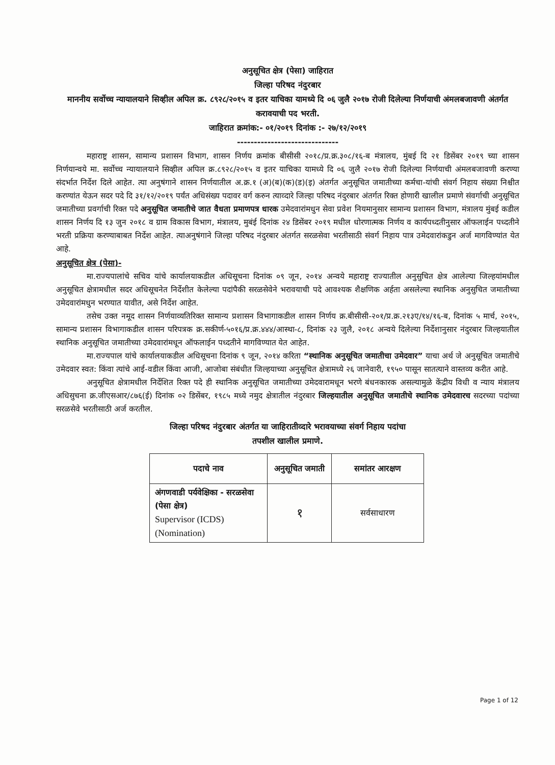अनुसूचित क्षेत्र (पेसा) जाहिरात
जिल्हा परिषद नंदुरबार
माननीय सर्वोच्च न्यायालयाने सिव्हील अपिल क्र. ८९२८/२०१५ व इतर याचिका यामध्ये दि ०६ जुलै २०१७ रोजी दिलेल्या निर्णयाची अंमलबजावणी अंतर्गत करावयाची पद भरती.
जाहिरात क्रमांक:- ०१/२०१९ दिनांक :- २७/१२/२०१९
------------------------------
महाराष्ट्र शासन, सामान्य प्रशासन विभाग, शासन निर्णय क्रमांक बीसीसी २०१८/प्र.क्र.३०८/१६-ब मंत्रालय, मुंबई दि २१ डिसेंबर २०१९ च्या शासन निर्णयान्वये मा. सर्वोच्च न्यायालयाने सिव्हील अपिल क्र.८९२८/२०१५ व इतर याचिका यामध्ये दि ०६ जुलै २०१७ रोजी दिलेल्या निर्णयाची अंमलबजावणी करण्या संदर्भात निर्देश दिले आहेत. त्या अनुषंगाने शासन निर्णयातील अ.क्र.१ (अ)(ब)(क)(ड)(इ) अंतर्गत अनुसूचित जमातीच्या कर्मचा-यांची संवर्ग निहाय संख्या निश्चीत करण्यांत येऊन सदर पदे दि ३१/१२/२०१९ पर्यंत अधिसंख्य पदावर वर्ग करुन त्याव्दारे जिल्हा परिषद नंदुरबार अंतर्गत रिक्त होणारी खालील प्रमाणे संवर्गाची अनुसूचित जमातीच्या प्रवर्गाची रिक्त पदे अनुसूचित जमातीचे जात वैधता प्रमाणपत्र धारक उमेदवारांमधुन सेवा प्रवेश नियमानुसार सामान्य प्रशासन विभाग, मंत्रालय मुंबई कडील शासन निर्णय दि १३ जुन २०१८ व ग्राम विकास विभाग, मंत्रालय, मुबंई दिनांक २४ डिसेंबर २०१९ मधील धोरणात्मक निर्णय व कार्यपध्दतीनुसार ऑफलाईन पध्दतीने भरती प्रक्रिया करण्याबाबत निर्देश आहेत. त्याअनुषंगाने जिल्हा परिषद नंदुरबार अंतर्गत सरळसेवा भरतीसाठी संवर्ग निहाय पात्र उमेदवारांकडुन अर्ज मागविण्यांत येत आहे.
अनुसूचित क्षेत्र (पेसा)-
मा.राज्यपालांचे सचिव यांचे कार्यालयाकडील अधिसूचना दिनांक ०९ जून, २०१४ अन्वये महाराष्ट्र राज्यातील अनुसुचित क्षेत्र आलेल्या जिल्हयांमधील अनुसूचित क्षेत्रामधील सदर अधिसूचनेत निर्देशीत केलेल्या पदांपैकी सरळसेवेने भरावयाची पदे आवश्यक शैक्षणिक अर्हता असलेल्या स्थानिक अनुसुचित जमातीच्या उमेदवारांमधुन भरण्यात यावीत, असे निर्देश आहेत.
तसेच उक्त नमूद शासन निर्णयाव्यतिरिक्त सामान्य प्रशासन विभागाकडील शासन निर्णय क्र.बीसीसी-२०१/प्र.क्र.२१३ए/१४/१६-ब, दिनांक ५ मार्च, २०१५, सामान्य प्रशासन विभागाकडील शासन परिपत्रक क्र.सकीर्ण-५०१६/प्र.क्र.४४४/आस्था-८, दिनांक २३ जुलै, २०१८ अन्वये दिलेल्या निर्देशानुसार नंदुरबार जिल्हयातील स्थानिक अनुसूचित जमातीच्या उमेदवारांमधून ऑफलाईन पध्दतीने मागविण्यात येत आहेत.
मा.राज्यपाल यांचे कार्यालयाकडील अधिसूचना दिनांक ९ जून, २०१४ करिता “स्थानिक अनुसूचित जमातीचा उमेदवार” याचा अर्थ जे अनुसूचित जमातीचे उमेदवार स्वत: किंवा त्यांचे आई-वडील किंवा आजी, आजोबा संबंधीत जिल्हयाच्या अनुसूचित क्षेत्रामध्ये २६ जानेवारी, १९५० पासून सातत्याने वास्तव्य करीत आहे.
अनुसूचित क्षेत्रामधील निर्देशित रिक्त पदे ही स्थानिक अनुसूचित जमातीच्या उमेदवारामधून भरणे बंधनकारक असल्यामुळे केंद्रीय विधी व न्याय मंत्रालय अधिसुचना क्र.जीएसआर/८७६(ई) दिनांक ०२ डिसेंबर, १९८५ मध्ये नमुद क्षेत्रातील नंदुरबार जिल्हयातील अनुसूचित जमातीचे स्थानिक उमेदवारच सदरच्या पदांच्या सरळसेवे भरतीसाठी अर्ज करतील.
जिल्हा परिषद नंदुरबार अंतर्गत या जाहिरातीव्दारे भरावयाच्या संवर्ग निहाय पदांचा
तपशील खालील प्रमाणे.
| पदाचे नाव | अनुसूचित जमाती | समांतर आरक्षण |
| --- | --- | --- |
| अंगणवाडी पर्यवेक्षिका - सरळसेवा (पेसा क्षेत्र) Supervisor (ICDS) (Nomination) | १ | सर्वसाधारण |
Page 1 of 12